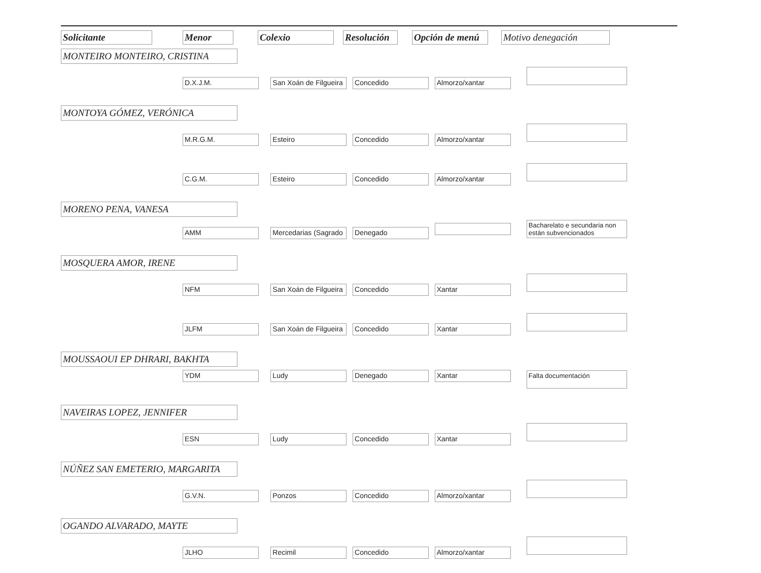| Solicitante | Menor | Colexio | Resolución | Opción de menú | Motivo denegación |
| --- | --- | --- | --- | --- | --- |
| MONTEIRO MONTEIRO, CRISTINA | | | | | |
| | D.X.J.M. San Xoán de Filgueira Concedido Almorzo/xantar | | | | |
| MONTOYA GÓMEZ, VERÓNICA | | | | | |
| | M.R.G.M. Esteiro Concedido Almorzo/xantar | | | | |
| | C.G.M. Esteiro Concedido Almorzo/xantar | | | | |
| MORENO PENA, VANESA | | | | | |
| | AMM Mercedarias (Sagrado Denegado Bacharelato e secundaria non están subvencionados | | | | |
| MOSQUERA AMOR, IRENE | | | | | |
| | NFM San Xoán de Filgueira Concedido Xantar | | | | |
| | JLFM San Xoán de Filgueira Concedido Xantar | | | | |
| MOUSSAOUI EP DHRARI, BAKHTA | | | | | |
| | YDM Ludy Denegado Xantar Falta documentación | | | | |
| NAVEIRAS LOPEZ, JENNIFER | | | | | |
| | ESN Ludy Concedido Xantar | | | | |
| NÚÑEZ SAN EMETERIO, MARGARITA | | | | | |
| | G.V.N. Ponzos Concedido Almorzo/xantar | | | | |
| OGANDO ALVARADO, MAYTE | | | | | |
| | JLHO Recimil Concedido Almorzo/xantar | | | | |